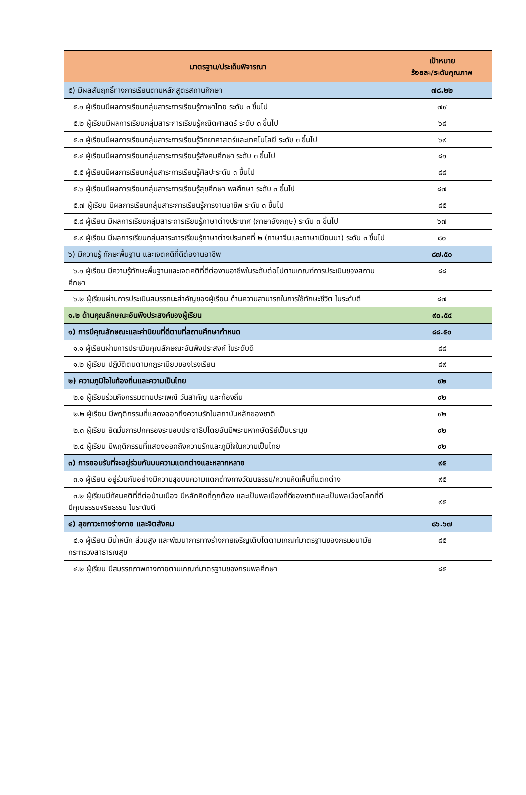| มาตรฐาน/ประเด็นพิจารณา | เป้าหมาย ร้อยละ/ระดับคุณภาพ |
| --- | --- |
| ๕) มีผลสัมฤทธิ์ทางการเรียนตามหลักสูตรสถานศึกษา | ๗๘.๒๒ |
| ๕.๑ ผู้เรียนมีผลการเรียนกลุ่มสาระการเรียนรู้ภาษาไทย ระดับ ๓ ขึ้นไป | ๗๙ |
| ๕.๒ ผู้เรียนมีผลการเรียนกลุ่มสาระการเรียนรู้คณิตศาสตร์ ระดับ ๓ ขึ้นไป | ๖๘ |
| ๕.๓ ผู้เรียนมีผลการเรียนกลุ่มสาระการเรียนรู้วิทยาศาสตร์และเทคโนโลยี ระดับ ๓ ขึ้นไป | ๖๙ |
| ๕.๔ ผู้เรียนมีผลการเรียนกลุ่มสาระการเรียนรู้สังคมศึกษา ระดับ ๓ ขึ้นไป | ๘๑ |
| ๕.๕ ผู้เรียนมีผลการเรียนกลุ่มสาระการเรียนรู้ศิลปะระดับ ๓ ขึ้นไป | ๘๘ |
| ๕.๖ ผู้เรียนมีผลการเรียนกลุ่มสาระการเรียนรู้สุขศึกษา พลศึกษา ระดับ ๓ ขึ้นไป | ๘๗ |
| ๕.๗ ผู้เรียน มีผลการเรียนกลุ่มสาระการเรียนรู้การงานอาชีพ ระดับ ๓ ขึ้นไป | ๘๕ |
| ๕.๘ ผู้เรียน มีผลการเรียนกลุ่มสาระการเรียนรู้ภาษาต่างประเทศ (ภาษาอังกฤษ) ระดับ ๓ ขึ้นไป | ๖๗ |
| ๕.๙ ผู้เรียน มีผลการเรียนกลุ่มสาระการเรียนรู้ภาษาต่างประเทศที่ ๒ (ภาษาจีนและภาษาเมียนมา) ระดับ ๓ ขึ้นไป | ๘๐ |
| ๖) มีความรู้ ทักษะพื้นฐาน และเจตคติที่ดีต่องานอาชีพ | ๘๗.๕๐ |
| ๖.๑ ผู้เรียน มีความรู้ทักษะพื้นฐานและเจตคติที่ดีต่องานอาชีพในระดับต่อไปตามเกณฑ์การประเมินของสถานศึกษา | ๘๘ |
| ๖.๒ ผู้เรียนผ่านการประเมินสมรรถนะสำคัญของผู้เรียน ด้านความสามารถในการใช้ทักษะชีวิต ในระดับดี | ๘๗ |
| ๑.๒ ด้านคุณลักษณะอันพึงประสงค์ของผู้เรียน | ๙๐.๕๔ |
| ๑) การมีคุณลักษณะและค่านิยมที่ดีตามที่สถานศึกษากำหนด | ๘๘.๕๐ |
| ๑.๑ ผู้เรียนผ่านการประเมินคุณลักษณะอันพึงประสงค์ ในระดับดี | ๘๘ |
| ๑.๒ ผู้เรียน ปฏิบัติตนตามกฎระเบียบของโรงเรียน | ๘๙ |
| ๒) ความภูมิใจในท้องถิ่นและความเป็นไทย | ๙๒ |
| ๒.๑ ผู้เรียนร่วมกิจกรรมตามประเพณี วันสำคัญ และท้องถิ่น | ๙๒ |
| ๒.๒ ผู้เรียน มีพฤติกรรมที่แสดงออกถึงความรักในสถาบันหลักของชาติ | ๙๒ |
| ๒.๓ ผู้เรียน ยึดมั่นการปกครองระบอบประชาธิปไตยอันมีพระมหากษัตริย์เป็นประมุข | ๙๒ |
| ๒.๔ ผู้เรียน มีพฤติกรรมที่แสดงออกถึงความรักและภูมิใจในความเป็นไทย | ๙๒ |
| ๓) การยอมรับที่จะอยู่ร่วมกันบนความแตกต่างและหลากหลาย | ๙๕ |
| ๓.๑ ผู้เรียน อยู่ร่วมกันอย่างมีความสุขบนความแตกต่างทางวัฒนธรรม/ความคิดเห็นที่แตกต่าง | ๙๕ |
| ๓.๒ ผู้เรียนมีทัศนคติที่ดีต่อบ้านเมือง มีหลักคิดที่ถูกต้อง และเป็นพลเมืองที่ดีของชาติและเป็นพลเมืองโลกที่ดี มีคุณธรรมจริยธรรม ในระดับดี | ๙๕ |
| ๔) สุขภาวะทางร่างกาย และจิตสังคม | ๘๖.๖๗ |
| ๔.๑ ผู้เรียน มีน้ำหนัก ส่วนสูง และพัฒนาการทางร่างกายเจริญเติบโตตามเกณฑ์มาตรฐานของกรมอนามัยกระทรวงสาธารณสุข | ๘๕ |
| ๔.๒ ผู้เรียน มีสมรรถภาพทางกายตามเกณฑ์มาตรฐานของกรมพลศึกษา | ๘๕ |